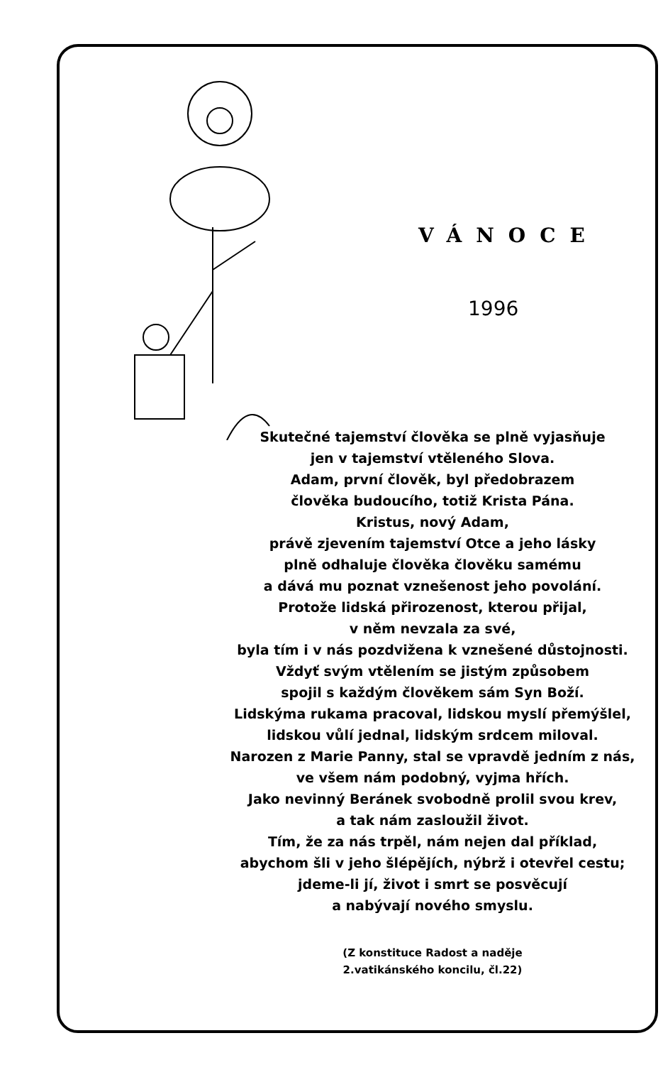VÁNOCE
1996
Skutečné tajemství člověka se plně vyjasňuje
jen v tajemství vtěleného Slova.
Adam, první člověk, byl předobrazem
člověka budoucího, totiž Krista Pána.
Kristus, nový Adam,
právě zjevením tajemství Otce a jeho lásky
plně odhaluje člověka člověku samému
a dává mu poznat vznešenost jeho povolání.
Protože lidská přirozenost, kterou přijal,
v něm nevzala za své,
byla tím i v nás pozdvižena k vznešené důstojnosti.
Vždyť svým vtělením se jistým způsobem
spojil s každým člověkem sám Syn Boží.
Lidskýma rukama pracoval, lidskou myslí přemýšlel,
lidskou vůlí jednal, lidským srdcem miloval.
Narozen z Marie Panny, stal se vpravdě jedním z nás,
ve všem nám podobný, vyjma hřích.
Jako nevinný Beránek svobodně prolil svou krev,
a tak nám zasloužil život.
Tím, že za nás trpěl, nám nejen dal příklad,
abychom šli v jeho šlépějích, nýbrž i otevřel cestu;
jdeme-li jí, život i smrt se posvěcují
a nabývají nového smyslu.
(Z konstituce Radost a naděje
2.vatikánského koncilu, čl.22)